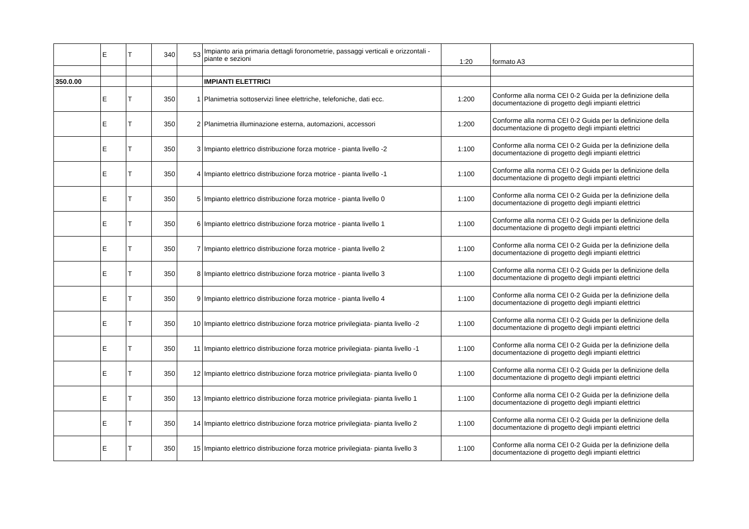| | E | T | 340 | 53 | Impianto aria primaria dettagli foronometrie, passaggi verticali e orizzontali - piante e sezioni | 1:20 | formato A3 |
| 350.0.00 | | | | | IMPIANTI ELETTRICI | | |
| | E | T | 350 | 1 | Planimetria sottoservizi linee elettriche, telefoniche, dati ecc. | 1:200 | Conforme alla norma CEI 0-2 Guida per la definizione della documentazione di progetto degli impianti elettrici |
| | E | T | 350 | 2 | Planimetria illuminazione esterna, automazioni, accessori | 1:200 | Conforme alla norma CEI 0-2 Guida per la definizione della documentazione di progetto degli impianti elettrici |
| | E | T | 350 | 3 | Impianto elettrico distribuzione forza motrice - pianta livello -2 | 1:100 | Conforme alla norma CEI 0-2 Guida per la definizione della documentazione di progetto degli impianti elettrici |
| | E | T | 350 | 4 | Impianto elettrico distribuzione forza motrice - pianta livello -1 | 1:100 | Conforme alla norma CEI 0-2 Guida per la definizione della documentazione di progetto degli impianti elettrici |
| | E | T | 350 | 5 | Impianto elettrico distribuzione forza motrice - pianta livello 0 | 1:100 | Conforme alla norma CEI 0-2 Guida per la definizione della documentazione di progetto degli impianti elettrici |
| | E | T | 350 | 6 | Impianto elettrico distribuzione forza motrice - pianta livello 1 | 1:100 | Conforme alla norma CEI 0-2 Guida per la definizione della documentazione di progetto degli impianti elettrici |
| | E | T | 350 | 7 | Impianto elettrico distribuzione forza motrice - pianta livello 2 | 1:100 | Conforme alla norma CEI 0-2 Guida per la definizione della documentazione di progetto degli impianti elettrici |
| | E | T | 350 | 8 | Impianto elettrico distribuzione forza motrice - pianta livello 3 | 1:100 | Conforme alla norma CEI 0-2 Guida per la definizione della documentazione di progetto degli impianti elettrici |
| | E | T | 350 | 9 | Impianto elettrico distribuzione forza motrice - pianta livello 4 | 1:100 | Conforme alla norma CEI 0-2 Guida per la definizione della documentazione di progetto degli impianti elettrici |
| | E | T | 350 | 10 | Impianto elettrico distribuzione forza motrice privilegiata- pianta livello -2 | 1:100 | Conforme alla norma CEI 0-2 Guida per la definizione della documentazione di progetto degli impianti elettrici |
| | E | T | 350 | 11 | Impianto elettrico distribuzione forza motrice privilegiata- pianta livello -1 | 1:100 | Conforme alla norma CEI 0-2 Guida per la definizione della documentazione di progetto degli impianti elettrici |
| | E | T | 350 | 12 | Impianto elettrico distribuzione forza motrice privilegiata- pianta livello 0 | 1:100 | Conforme alla norma CEI 0-2 Guida per la definizione della documentazione di progetto degli impianti elettrici |
| | E | T | 350 | 13 | Impianto elettrico distribuzione forza motrice privilegiata- pianta livello 1 | 1:100 | Conforme alla norma CEI 0-2 Guida per la definizione della documentazione di progetto degli impianti elettrici |
| | E | T | 350 | 14 | Impianto elettrico distribuzione forza motrice privilegiata- pianta livello 2 | 1:100 | Conforme alla norma CEI 0-2 Guida per la definizione della documentazione di progetto degli impianti elettrici |
| | E | T | 350 | 15 | Impianto elettrico distribuzione forza motrice privilegiata- pianta livello 3 | 1:100 | Conforme alla norma CEI 0-2 Guida per la definizione della documentazione di progetto degli impianti elettrici |